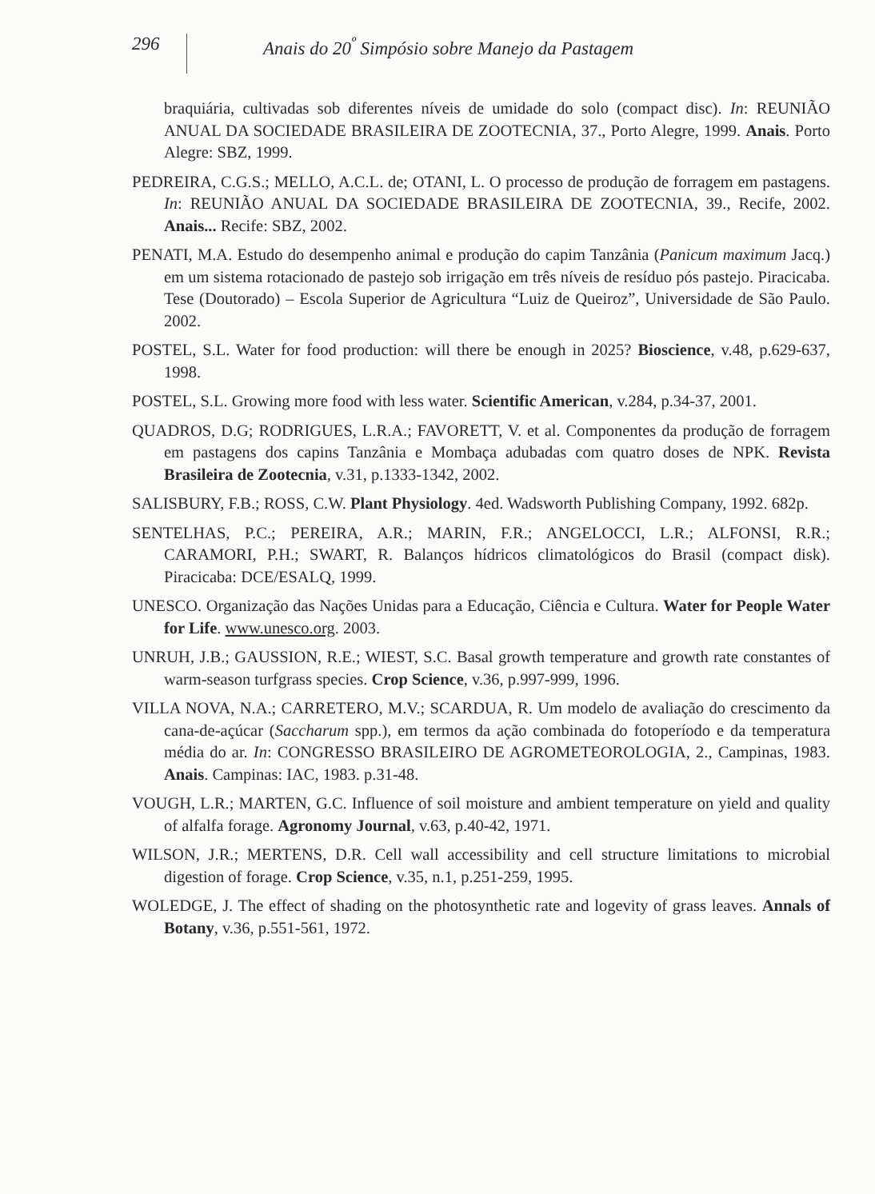296 Anais do 20<sup>º</sup> Simpósio sobre Manejo da Pastagem
braquiária, cultivadas sob diferentes níveis de umidade do solo (compact disc). In: REUNIÃO ANUAL DA SOCIEDADE BRASILEIRA DE ZOOTECNIA, 37., Porto Alegre, 1999. Anais. Porto Alegre: SBZ, 1999.
PEDREIRA, C.G.S.; MELLO, A.C.L. de; OTANI, L. O processo de produção de forragem em pastagens. In: REUNIÃO ANUAL DA SOCIEDADE BRASILEIRA DE ZOOTECNIA, 39., Recife, 2002. Anais... Recife: SBZ, 2002.
PENATI, M.A. Estudo do desempenho animal e produção do capim Tanzânia (Panicum maximum Jacq.) em um sistema rotacionado de pastejo sob irrigação em três níveis de resíduo pós pastejo. Piracicaba. Tese (Doutorado) – Escola Superior de Agricultura “Luiz de Queiroz”, Universidade de São Paulo. 2002.
POSTEL, S.L. Water for food production: will there be enough in 2025? Bioscience, v.48, p.629-637, 1998.
POSTEL, S.L. Growing more food with less water. Scientific American, v.284, p.34-37, 2001.
QUADROS, D.G; RODRIGUES, L.R.A.; FAVORETT, V. et al. Componentes da produção de forragem em pastagens dos capins Tanzânia e Mombaça adubadas com quatro doses de NPK. Revista Brasileira de Zootecnia, v.31, p.1333-1342, 2002.
SALISBURY, F.B.; ROSS, C.W. Plant Physiology. 4ed. Wadsworth Publishing Company, 1992. 682p.
SENTELHAS, P.C.; PEREIRA, A.R.; MARIN, F.R.; ANGELOCCI, L.R.; ALFONSI, R.R.; CARAMORI, P.H.; SWART, R. Balanços hídricos climatológicos do Brasil (compact disk). Piracicaba: DCE/ESALQ, 1999.
UNESCO. Organização das Nações Unidas para a Educação, Ciência e Cultura. Water for People Water for Life. www.unesco.org. 2003.
UNRUH, J.B.; GAUSSION, R.E.; WIEST, S.C. Basal growth temperature and growth rate constantes of warm-season turfgrass species. Crop Science, v.36, p.997-999, 1996.
VILLA NOVA, N.A.; CARRETERO, M.V.; SCARDUA, R. Um modelo de avaliação do crescimento da cana-de-açúcar (Saccharum spp.), em termos da ação combinada do fotoperíodo e da temperatura média do ar. In: CONGRESSO BRASILEIRO DE AGROMETEOROLOGIA, 2., Campinas, 1983. Anais. Campinas: IAC, 1983. p.31-48.
VOUGH, L.R.; MARTEN, G.C. Influence of soil moisture and ambient temperature on yield and quality of alfalfa forage. Agronomy Journal, v.63, p.40-42, 1971.
WILSON, J.R.; MERTENS, D.R. Cell wall accessibility and cell structure limitations to microbial digestion of forage. Crop Science, v.35, n.1, p.251-259, 1995.
WOLEDGE, J. The effect of shading on the photosynthetic rate and logevity of grass leaves. Annals of Botany, v.36, p.551-561, 1972.